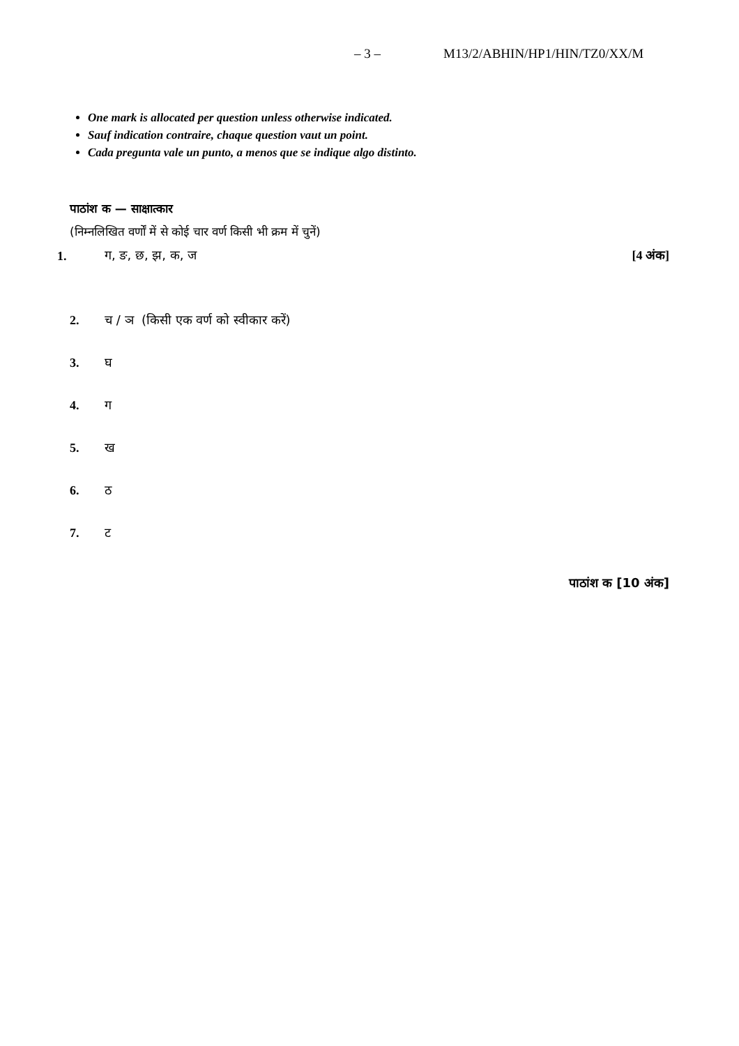– 3 – M13/2/ABHIN/HP1/HIN/TZ0/XX/M
One mark is allocated per question unless otherwise indicated.
Sauf indication contraire, chaque question vaut un point.
Cada pregunta vale un punto, a menos que se indique algo distinto.
पाठांश क — साक्षात्कार
(निम्नलिखित वर्णों में से कोई चार वर्ण किसी भी क्रम में चुनें)
1. ग, ङ, छ, झ, क, ज [4 अंक]
2. च / ञ (किसी एक वर्ण को स्वीकार करें)
3. घ
4. ग
5. ख
6. ठ
7. ट
पाठांश क [10 अंक]